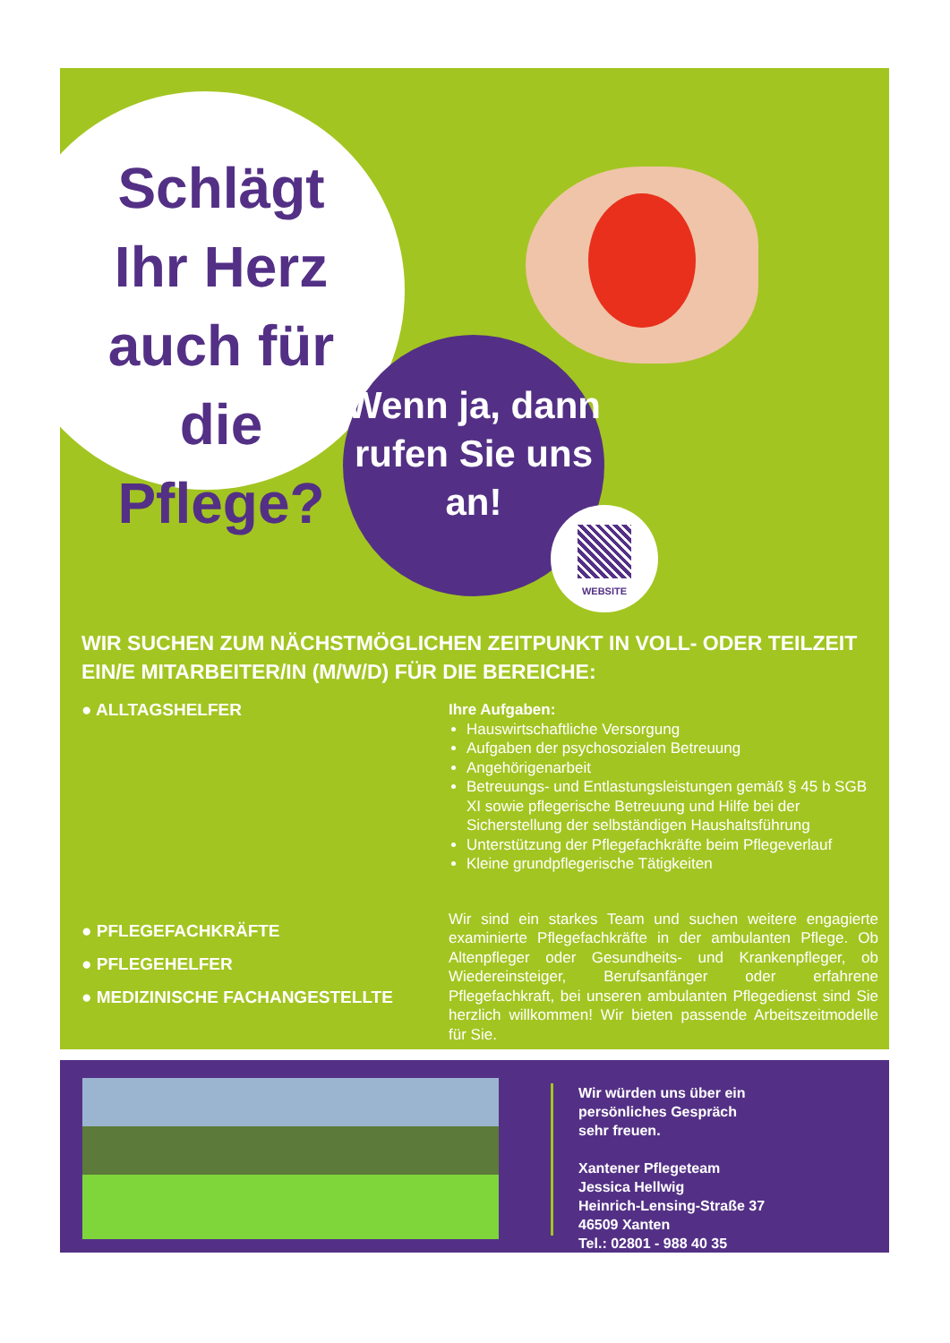Schlägt Ihr Herz auch für die Pflege?
Wenn ja, dann rufen Sie uns an!
WEBSITE
WIR SUCHEN ZUM NÄCHSTMÖGLICHEN ZEITPUNKT IN VOLL- ODER TEILZEIT EIN/E MITARBEITER/IN (M/W/D) FÜR DIE BEREICHE:
● ALLTAGSHELFER
Ihre Aufgaben:
Hauswirtschaftliche Versorgung
Aufgaben der psychosozialen Betreuung
Angehörigenarbeit
Betreuungs- und Entlastungsleistungen gemäß § 45 b SGB XI sowie pflegerische Betreuung und Hilfe bei der Sicherstellung der selbständigen Haushaltsführung
Unterstützung der Pflegefachkräfte beim Pflegeverlauf
Kleine grundpflegerische Tätigkeiten
● PFLEGEFACHKRÄFTE
● PFLEGEHELFER
● MEDIZINISCHE FACHANGESTELLTE
Wir sind ein starkes Team und suchen weitere engagierte examinierte Pflegefachkräfte in der ambulanten Pflege. Ob Altenpfleger oder Gesundheits- und Krankenpfleger, ob Wiedereinsteiger, Berufsanfänger oder erfahrene Pflegefachkraft, bei unseren ambulanten Pflegedienst sind Sie herzlich willkommen! Wir bieten passende Arbeitszeitmodelle für Sie.
Wir würden uns über ein
persönliches Gespräch
sehr freuen.
Xantener Pflegeteam
Jessica Hellwig
Heinrich-Lensing-Straße 37
46509 Xanten
Tel.: 02801 - 988 40 35